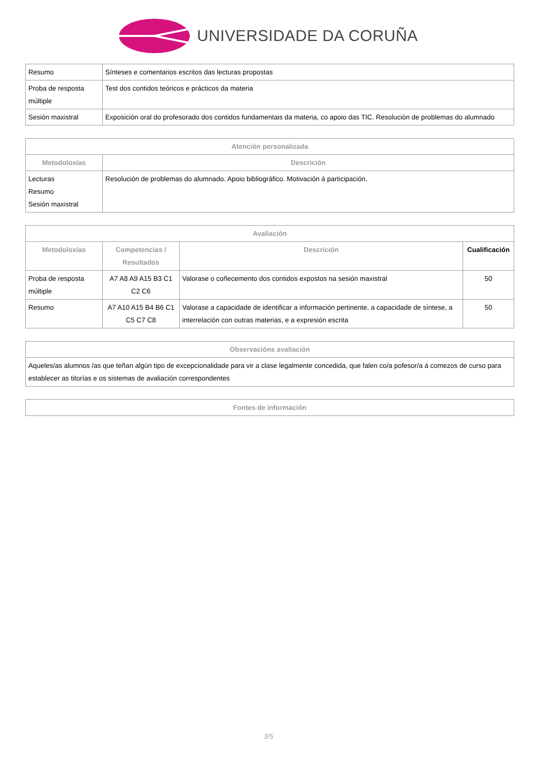UNIVERSIDADE DA CORUÑA
| Resumo | Sínteses e comentarios escritos das lecturas propostas |
| Proba de resposta múltiple | Test dos contidos teóricos e prácticos da materia |
| Sesión maxistral | Exposición oral do profesorado dos contidos fundamentais da materia, co apoio das TIC. Resolución de problemas do alumnado |
| Atención personalizada | |
| --- | --- |
| Metodoloxías | Descrición |
| Lecturas Resumo Sesión maxistral | Resolución de problemas do alumnado. Apoio bibliográfico. Motivación á participación. |
| Avaliación | | | |
| --- | --- | --- | --- |
| Metodoloxías | Competencias / Resultados | Descrición | Cualificación |
| Proba de resposta múltiple | A7 A8 A9 A15 B3 C1 C2 C6 | Valorase o coñecemento dos contidos expostos na sesión maxistral | 50 |
| Resumo | A7 A10 A15 B4 B6 C1 C5 C7 C8 | Valorase a capacidade de identificar a información pertinente, a capacidade de síntese, a interrelación con outras materias, e a expresión escrita | 50 |
| Observacións avaliación |
| --- |
| Aqueles/as alumnos /as que teñan algún tipo de excepcionalidade para vir a clase legalmente concedida, que falen co/a pofesor/a á comezos de curso para establecer as titorías e os sistemas de avaliación correspondentes |
| Fontes de información |
| --- |
3/5